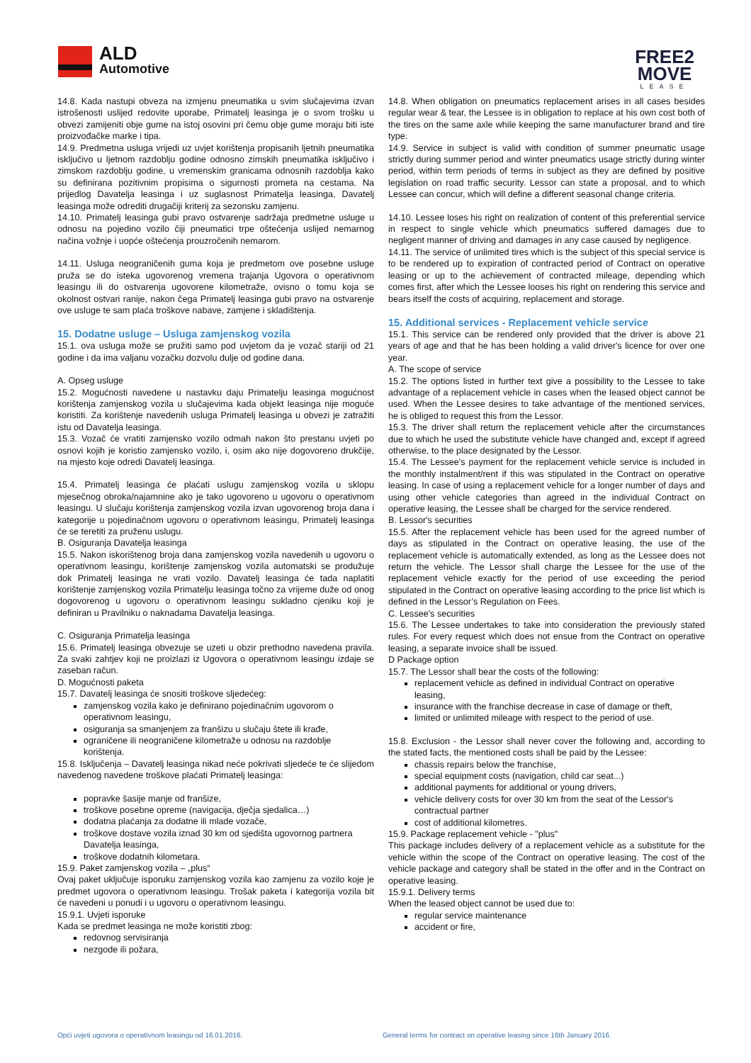ALD
Automotive
FREE2
MOVE
LEASE
14.8. Kada nastupi obveza na izmjenu pneumatika u svim slučajevima izvan istrošenosti uslijed redovite uporabe, Primatelj leasinga je o svom trošku u obvezi zamijeniti obje gume na istoj osovini pri čemu obje gume moraju biti iste proizvođačke marke i tipa.
14.9. Predmetna usluga vrijedi uz uvjet korištenja propisanih ljetnih pneumatika isključivo u ljetnom razdoblju godine odnosno zimskih pneumatika isključivo i zimskom razdoblju godine, u vremenskim granicama odnosnih razdoblja kako su definirana pozitivnim propisima o sigurnosti prometa na cestama. Na prijedlog Davatelja leasinga i uz suglasnost Primatelja leasinga, Davatelj leasinga može odrediti drugačiji kriterij za sezonsku zamjenu.
14.10. Primatelj leasinga gubi pravo ostvarenje sadržaja predmetne usluge u odnosu na pojedino vozilo čiji pneumatici trpe oštećenja uslijed nemarnog načina vožnje i uopće oštećenja prouzročenih nemarom.
14.11. Usluga neograničenih guma koja je predmetom ove posebne usluge pruža se do isteka ugovorenog vremena trajanja Ugovora o operativnom leasingu ili do ostvarenja ugovorene kilometraže, ovisno o tomu koja se okolnost ostvari ranije, nakon čega Primatelj leasinga gubi pravo na ostvarenje ove usluge te sam plaća troškove nabave, zamjene i skladištenja.
15. Dodatne usluge – Usluga zamjenskog vozila
15.1. ova usluga može se pružiti samo pod uvjetom da je vozač stariji od 21 godine i da ima valjanu vozačku dozvolu dulje od godine dana.
A. Opseg usluge
15.2. Mogućnosti navedene u nastavku daju Primatelju leasinga mogućnost korištenja zamjenskog vozila u slučajevima kada objekt leasinga nije moguće koristiti. Za korištenje navedenih usluga Primatelj leasinga u obvezi je zatražiti istu od Davatelja leasinga.
15.3. Vozač će vratiti zamjensko vozilo odmah nakon što prestanu uvjeti po osnovi kojih je koristio zamjensko vozilo, i, osim ako nije dogovoreno drukčije, na mjesto koje odredi Davatelj leasinga.
15.4. Primatelj leasinga će plaćati uslugu zamjenskog vozila u sklopu mjesečnog obroka/najamnine ako je tako ugovoreno u ugovoru o operativnom leasingu. U slučaju korištenja zamjenskog vozila izvan ugovorenog broja dana i kategorije u pojedinačnom ugovoru o operativnom leasingu, Primatelj leasinga će se teretiti za pruženu uslugu.
B. Osiguranja Davatelja leasinga
15.5. Nakon iskorištenog broja dana zamjenskog vozila navedenih u ugovoru o operativnom leasingu, korištenje zamjenskog vozila automatski se produžuje dok Primatelj leasinga ne vrati vozilo. Davatelj leasinga će tada naplatiti korištenje zamjenskog vozila Primatelju leasinga točno za vrijeme duže od onog dogovorenog u ugovoru o operativnom leasingu sukladno cjeniku koji je definiran u Pravilniku o naknadama Davatelja leasinga.
C. Osiguranja Primatelja leasinga
15.6. Primatelj leasinga obvezuje se uzeti u obzir prethodno navedena pravila. Za svaki zahtjev koji ne proizlazi iz Ugovora o operativnom leasingu izdaje se zaseban račun.
D. Mogućnosti paketa
15.7. Davatelj leasinga će snositi troškove sljedećeg:
zamjenskog vozila kako je definirano pojedinačnim ugovorom o operativnom leasingu,
osiguranja sa smanjenjem za franšizu u slučaju štete ili krađe,
ograničene ili neograničene kilometraže u odnosu na razdoblje korištenja.
15.8. Isključenja – Davatelj leasinga nikad neće pokrivati sljedeće te će slijedom navedenog navedene troškove plaćati Primatelj leasinga:
popravke šasije manje od franšize,
troškove posebne opreme (navigacija, dječja sjedalica…)
dodatna plaćanja za dodatne ili mlade vozače,
troškove dostave vozila iznad 30 km od sjedišta ugovornog partnera Davatelja leasinga,
troškove dodatnih kilometara.
15.9. Paket zamjenskog vozila – „plus“
Ovaj paket uključuje isporuku zamjenskog vozila kao zamjenu za vozilo koje je predmet ugovora o operativnom leasingu. Trošak paketa i kategorija vozila bit će navedeni u ponudi i u ugovoru o operativnom leasingu.
15.9.1. Uvjeti isporuke
Kada se predmet leasinga ne može koristiti zbog:
redovnog servisiranja
nezgode ili požara,
14.8. When obligation on pneumatics replacement arises in all cases besides regular wear & tear, the Lessee is in obligation to replace at his own cost both of the tires on the same axle while keeping the same manufacturer brand and tire type.
14.9. Service in subject is valid with condition of summer pneumatic usage strictly during summer period and winter pneumatics usage strictly during winter period, within term periods of terms in subject as they are defined by positive legislation on road traffic security. Lessor can state a proposal, and to which Lessee can concur, which will define a different seasonal change criteria.
14.10. Lessee loses his right on realization of content of this preferential service in respect to single vehicle which pneumatics suffered damages due to negligent manner of driving and damages in any case caused by negligence.
14.11. The service of unlimited tires which is the subject of this special service is to be rendered up to expiration of contracted period of Contract on operative leasing or up to the achievement of contracted mileage, depending which comes first, after which the Lessee looses his right on rendering this service and bears itself the costs of acquiring, replacement and storage.
15. Additional services - Replacement vehicle service
15.1. This service can be rendered only provided that the driver is above 21 years of age and that he has been holding a valid driver's licence for over one year.
A. The scope of service
15.2. The options listed in further text give a possibility to the Lessee to take advantage of a replacement vehicle in cases when the leased object cannot be used. When the Lessee desires to take advantage of the mentioned services, he is obliged to request this from the Lessor.
15.3. The driver shall return the replacement vehicle after the circumstances due to which he used the substitute vehicle have changed and, except if agreed otherwise, to the place designated by the Lessor.
15.4. The Lessee's payment for the replacement vehicle service is included in the monthly instalment/rent if this was stipulated in the Contract on operative leasing. In case of using a replacement vehicle for a longer number of days and using other vehicle categories than agreed in the individual Contract on operative leasing, the Lessee shall be charged for the service rendered.
B. Lessor's securities
15.5. After the replacement vehicle has been used for the agreed number of days as stipulated in the Contract on operative leasing, the use of the replacement vehicle is automatically extended, as long as the Lessee does not return the vehicle. The Lessor shall charge the Lessee for the use of the replacement vehicle exactly for the period of use exceeding the period stipulated in the Contract on operative leasing according to the price list which is defined in the Lessor’s Regulation on Fees.
C. Lessee's securities
15.6. The Lessee undertakes to take into consideration the previously stated rules. For every request which does not ensue from the Contract on operative leasing, a separate invoice shall be issued.
D Package option
15.7. The Lessor shall bear the costs of the following:
replacement vehicle as defined in individual Contract on operative leasing,
insurance with the franchise decrease in case of damage or theft,
limited or unlimited mileage with respect to the period of use.
15.8. Exclusion - the Lessor shall never cover the following and, according to the stated facts, the mentioned costs shall be paid by the Lessee:
chassis repairs below the franchise,
special equipment costs (navigation, child car seat...)
additional payments for additional or young drivers,
vehicle delivery costs for over 30 km from the seat of the Lessor's contractual partner
cost of additional kilometres.
15.9. Package replacement vehicle - "plus"
This package includes delivery of a replacement vehicle as a substitute for the vehicle within the scope of the Contract on operative leasing. The cost of the vehicle package and category shall be stated in the offer and in the Contract on operative leasing.
15.9.1. Delivery terms
When the leased object cannot be used due to:
regular service maintenance
accident or fire,
Opći uvjeti ugovora o operativnom leasingu od 16.01.2016.
General terms for contract on operative leasing since 16th January 2016.